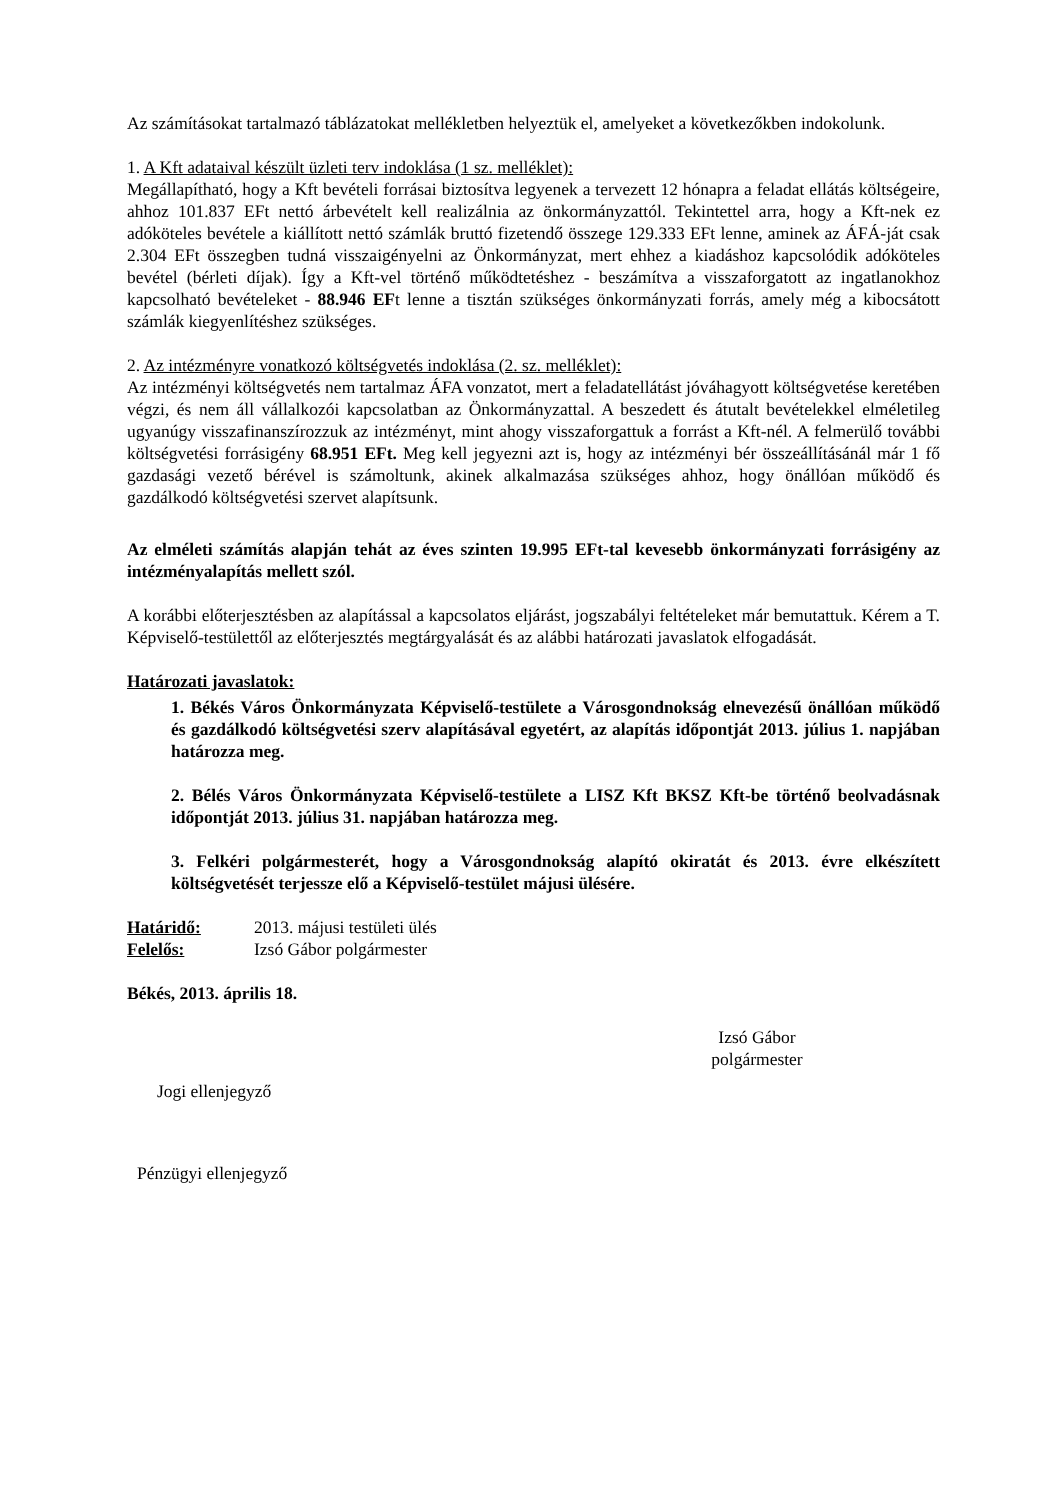Az számításokat tartalmazó táblázatokat mellékletben helyeztük el, amelyeket a következőkben indokolunk.
1. A Kft adataival készült üzleti terv indoklása (1 sz. melléklet):
Megállapítható, hogy a Kft bevételi forrásai biztosítva legyenek a tervezett 12 hónapra a feladat ellátás költségeire, ahhoz 101.837 EFt nettó árbevételt kell realizálnia az önkormányzattól. Tekintettel arra, hogy a Kft-nek ez adóköteles bevétele a kiállított nettó számlák bruttó fizetendő összege 129.333 EFt lenne, aminek az ÁFÁ-ját csak 2.304 EFt összegben tudná visszaigényelni az Önkormányzat, mert ehhez a kiadáshoz kapcsolódik adóköteles bevétel (bérleti díjak). Így a Kft-vel történő működtetéshez - beszámítva a visszaforgatott az ingatlanokhoz kapcsolható bevételeket - 88.946 EFt lenne a tisztán szükséges önkormányzati forrás, amely még a kibocsátott számlák kiegyenlítéshez szükséges.
2. Az intézményre vonatkozó költségvetés indoklása (2. sz. melléklet):
Az intézményi költségvetés nem tartalmaz ÁFA vonzatot, mert a feladatellátást jóváhagyott költségvetése keretében végzi, és nem áll vállalkozói kapcsolatban az Önkormányzattal. A beszedett és átutalt bevételekkel elméletileg ugyanúgy visszafinanszírozzuk az intézményt, mint ahogy visszaforgattuk a forrást a Kft-nél. A felmerülő további költségvetési forrásigény 68.951 EFt. Meg kell jegyezni azt is, hogy az intézményi bér összeállításánál már 1 fő gazdasági vezető bérével is számoltunk, akinek alkalmazása szükséges ahhoz, hogy önállóan működő és gazdálkodó költségvetési szervet alapítsunk.
Az elméleti számítás alapján tehát az éves szinten 19.995 EFt-tal kevesebb önkormányzati forrásigény az intézményalapítás mellett szól.
A korábbi előterjesztésben az alapítással a kapcsolatos eljárást, jogszabályi feltételeket már bemutattuk. Kérem a T. Képviselő-testülettől az előterjesztés megtárgyalását és az alábbi határozati javaslatok elfogadását.
Határozati javaslatok:
1. Békés Város Önkormányzata Képviselő-testülete a Városgondnokság elnevezésű önállóan működő és gazdálkodó költségvetési szerv alapításával egyetért, az alapítás időpontját 2013. július 1. napjában határozza meg.
2. Bélés Város Önkormányzata Képviselő-testülete a LISZ Kft BKSZ Kft-be történő beolvadásnak időpontját 2013. július 31. napjában határozza meg.
3. Felkéri polgármesterét, hogy a Városgondnokság alapító okiratát és 2013. évre elkészített költségvetését terjessze elő a Képviselő-testület májusi ülésére.
Határidő: 2013. májusi testületi ülés
Felelős: Izsó Gábor polgármester
Békés, 2013. április 18.
Izsó Gábor
polgármester
Jogi ellenjegyző
Pénzügyi ellenjegyző